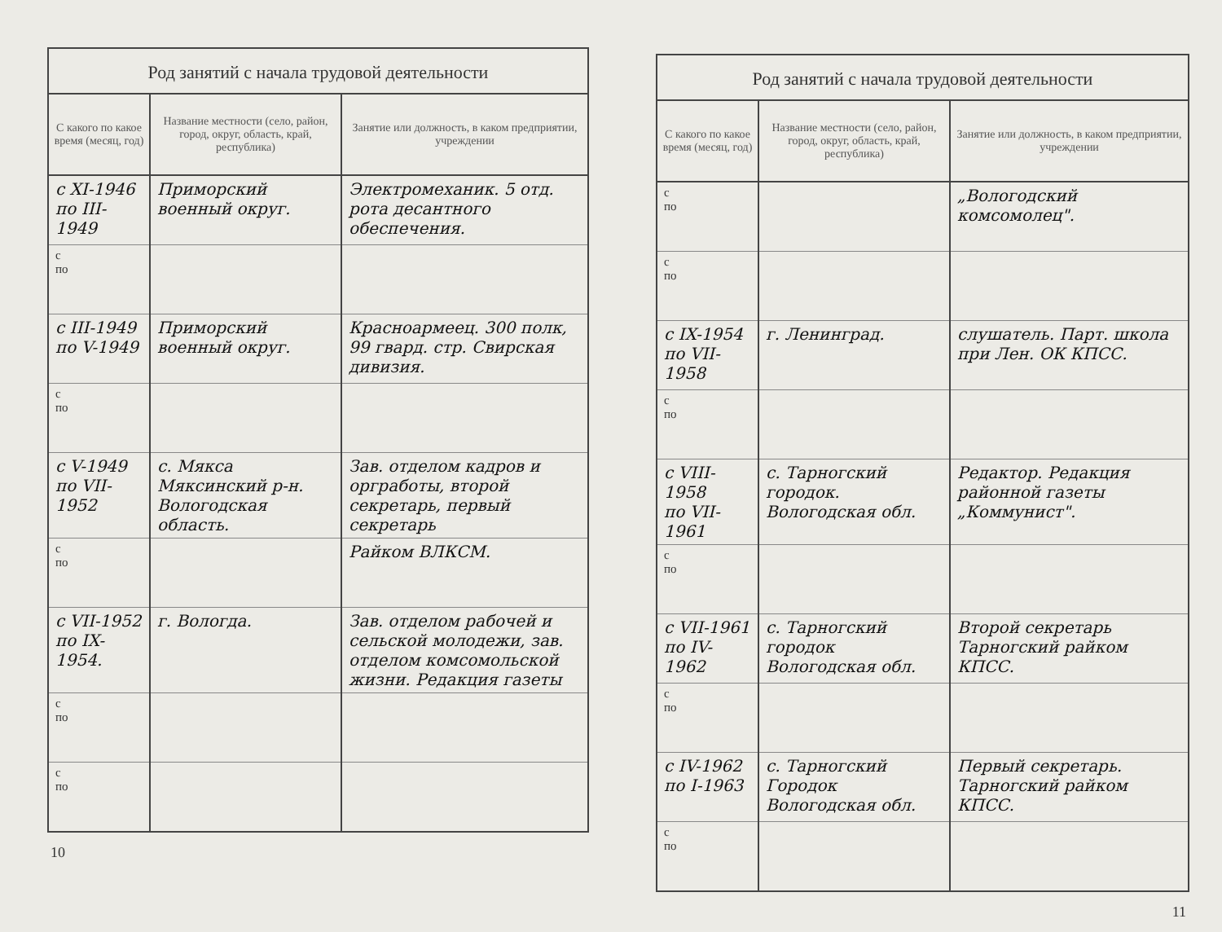Род занятий с начала трудовой деятельности
| С какого по какое время (месяц, год) | Название местности (село, район, город, округ, область, край, республика) | Занятие или должность, в каком предприятии, учреждении |
| --- | --- | --- |
| с XI-1946 по III-1949 | Приморский военный округ. | Электромеханик. 5 отд. рота десантного обеспечения. |
| с по | | |
| с III-1949 по V-1949 | Приморский военный округ. | Красноармеец. 300 полк, 99 гвард. стр. Свирская дивизия. |
| с по | | |
| с V-1949 по VII-1952 | с. Мякса Мяксинский р-н. Вологодская область. | Зав. отделом кадров и оргработы, второй секретарь, первый секретарь |
| с по | | Райком ВЛКСМ. |
| с VII-1952 по IX-1954. | г. Вологда. | Зав. отделом рабочей и сельской молодежи, зав. отделом комсомольской жизни. Редакция газеты |
| с по | | |
| с по | | |
10
Род занятий с начала трудовой деятельности
| С какого по какое время (месяц, год) | Название местности (село, район, город, округ, область, край, республика) | Занятие или должность, в каком предприятии, учреждении |
| --- | --- | --- |
| с по | | „Вологодский комсомолец". |
| с по | | |
| с IX-1954 по VII-1958 | г. Ленинград. | слушатель. Парт. школа при Лен. ОК КПСС. |
| с по | | |
| с VIII-1958 по VII-1961 | с. Тарногский городок. Вологодская обл. | Редактор. Редакция районной газеты „Коммунист". |
| с по | | |
| с VII-1961 по IV-1962 | с. Тарногский городок Вологодская обл. | Второй секретарь Тарногский райком КПСС. |
| с по | | |
| с IV-1962 по I-1963 | с. Тарногский Городок Вологодская обл. | Первый секретарь. Тарногский райком КПСС. |
| с по | | |
11